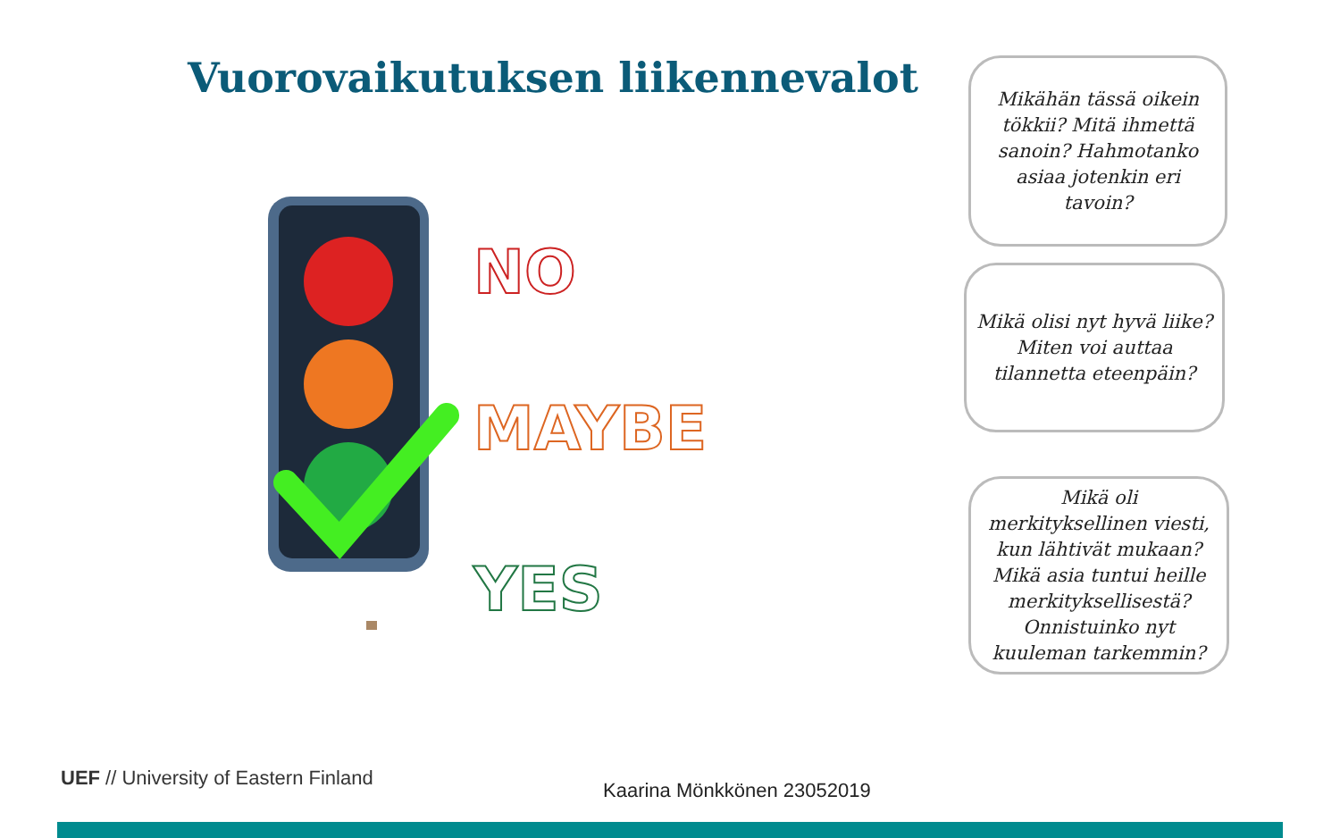Vuorovaikutuksen liikennevalot
NO
MAYBE
YES
Mikähän tässä oikein tökkii? Mitä ihmettä sanoin? Hahmotanko asiaa jotenkin eri tavoin?
Mikä olisi nyt hyvä liike? Miten voi auttaa tilannetta eteenpäin?
Mikä oli merkityksellinen viesti, kun lähtivät mukaan? Mikä asia tuntui heille merkityksellisestä? Onnistuinko nyt kuuleman tarkemmin?
UEF // University of Eastern Finland
Kaarina Mönkkönen 23052019